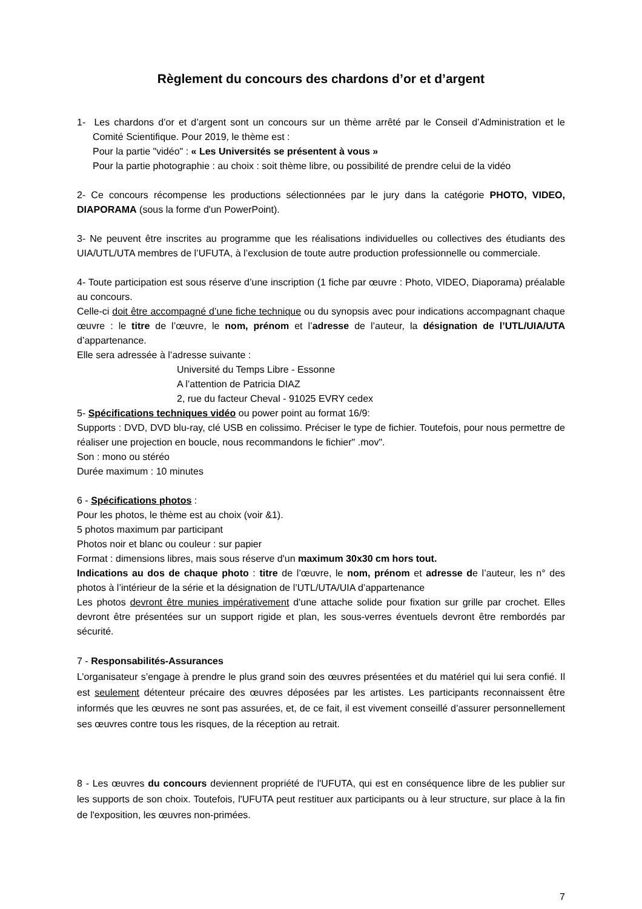Règlement du concours des chardons d’or et d’argent
1- Les chardons d’or et d’argent sont un concours sur un thème arrêté par le Conseil d’Administration et le Comité Scientifique. Pour 2019, le thème est :
Pour la partie "vidéo" : « Les Universités se présentent à vous »
Pour la partie photographie : au choix : soit thème libre, ou possibilité de prendre celui de la vidéo
2- Ce concours récompense les productions sélectionnées par le jury dans la catégorie PHOTO, VIDEO, DIAPORAMA (sous la forme d'un PowerPoint).
3- Ne peuvent être inscrites au programme que les réalisations individuelles ou collectives des étudiants des UIA/UTL/UTA membres de l’UFUTA, à l’exclusion de toute autre production professionnelle ou commerciale.
4- Toute participation est sous réserve d’une inscription (1 fiche par œuvre : Photo, VIDEO, Diaporama) préalable au concours.
Celle-ci doit être accompagné d’une fiche technique ou du synopsis avec pour indications accompagnant chaque œuvre : le titre de l’œuvre, le nom, prénom et l’adresse de l’auteur, la désignation de l’UTL/UIA/UTA d’appartenance.
Elle sera adressée à l’adresse suivante :
Université du Temps Libre - Essonne
A l’attention de Patricia DIAZ
2, rue du facteur Cheval - 91025 EVRY cedex
5- Spécifications techniques vidéo ou power point au format 16/9:
Supports : DVD, DVD blu-ray, clé USB en colissimo. Préciser le type de fichier. Toutefois, pour nous permettre de réaliser une projection en boucle, nous recommandons le fichier" .mov".
Son : mono ou stéréo
Durée maximum : 10 minutes
6 - Spécifications photos :
Pour les photos, le thème est au choix (voir &1).
5 photos maximum par participant
Photos noir et blanc ou couleur : sur papier
Format : dimensions libres, mais sous réserve d'un maximum 30x30 cm hors tout.
Indications au dos de chaque photo : titre de l’œuvre, le nom, prénom et adresse de l’auteur, les n° des photos à l’intérieur de la série et la désignation de l’UTL/UTA/UIA d’appartenance
Les photos devront être munies impérativement d'une attache solide pour fixation sur grille par crochet. Elles devront être présentées sur un support rigide et plan, les sous-verres éventuels devront être rembordés par sécurité.
7 - Responsabilités-Assurances
L’organisateur s’engage à prendre le plus grand soin des œuvres présentées et du matériel qui lui sera confié. Il est seulement détenteur précaire des œuvres déposées par les artistes. Les participants reconnaissent être informés que les œuvres ne sont pas assurées, et, de ce fait, il est vivement conseillé d’assurer personnellement ses œuvres contre tous les risques, de la réception au retrait.
8 - Les œuvres du concours deviennent propriété de l'UFUTA, qui est en conséquence libre de les publier sur les supports de son choix. Toutefois, l'UFUTA peut restituer aux participants ou à leur structure, sur place à la fin de l'exposition, les œuvres non-primées.
7